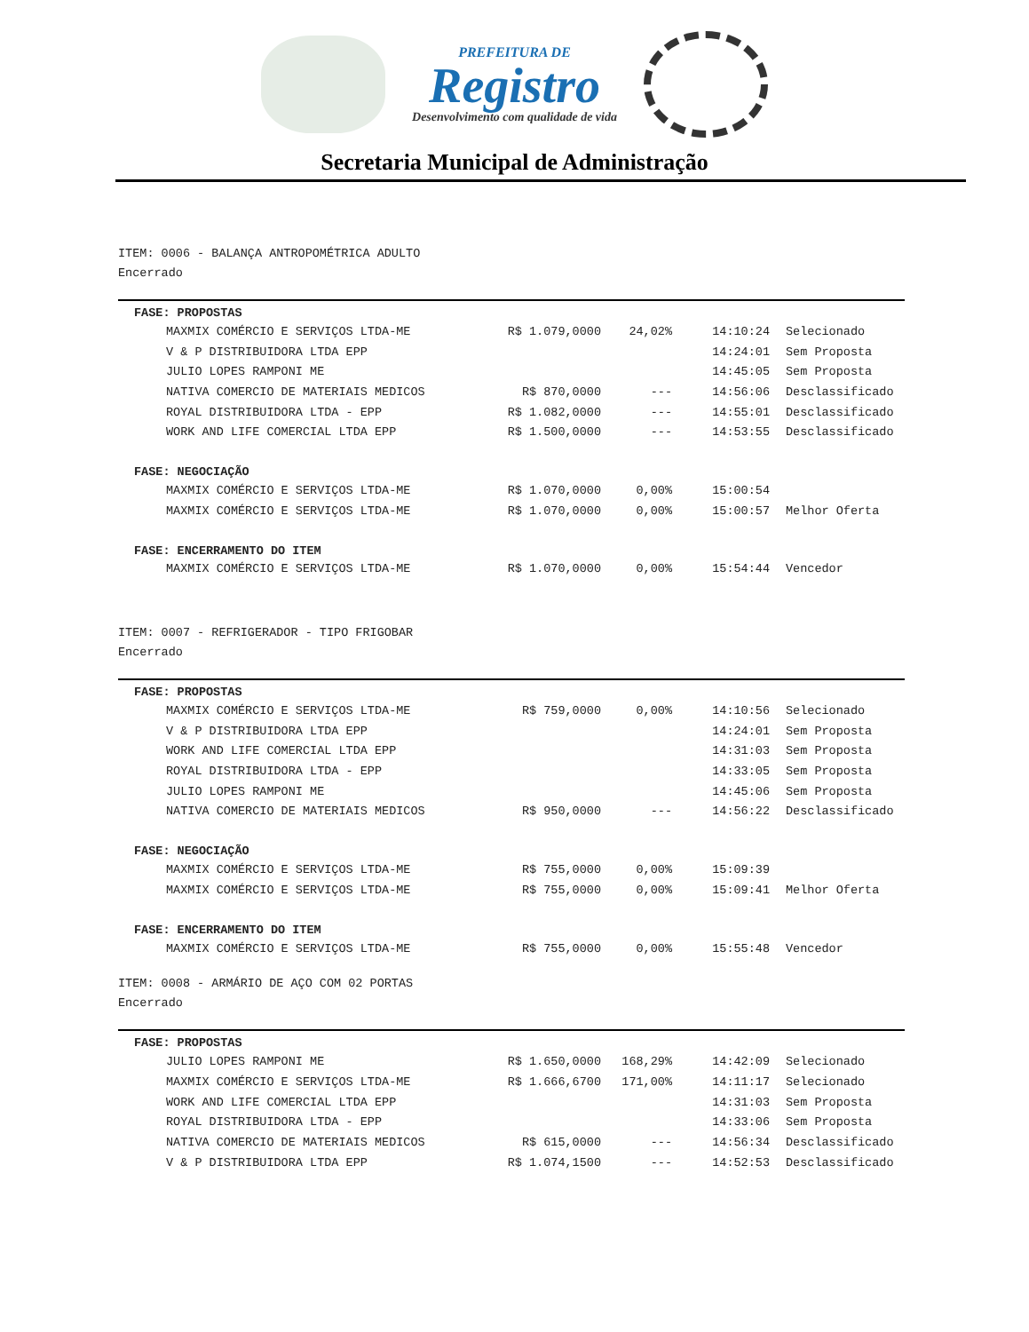PREFEITURA DE
Registro
Desenvolvimento com qualidade de vida
Secretaria Municipal de Administração
ITEM: 0006 - BALANÇA ANTROPOMÉTRICA ADULTO
Encerrado
FASE: PROPOSTAS
| MAXMIX COMÉRCIO E SERVIÇOS LTDA-ME | R$ 1.079,0000 | 24,02% | 14:10:24 | Selecionado |
| V & P DISTRIBUIDORA LTDA EPP | | | 14:24:01 | Sem Proposta |
| JULIO LOPES RAMPONI ME | | | 14:45:05 | Sem Proposta |
| NATIVA COMERCIO DE MATERIAIS MEDICOS | R$ 870,0000 | --- | 14:56:06 | Desclassificado |
| ROYAL DISTRIBUIDORA LTDA - EPP | R$ 1.082,0000 | --- | 14:55:01 | Desclassificado |
| WORK AND LIFE COMERCIAL LTDA EPP | R$ 1.500,0000 | --- | 14:53:55 | Desclassificado |
FASE: NEGOCIAÇÃO
| MAXMIX COMÉRCIO E SERVIÇOS LTDA-ME | R$ 1.070,0000 | 0,00% | 15:00:54 | |
| MAXMIX COMÉRCIO E SERVIÇOS LTDA-ME | R$ 1.070,0000 | 0,00% | 15:00:57 | Melhor Oferta |
FASE: ENCERRAMENTO DO ITEM
| MAXMIX COMÉRCIO E SERVIÇOS LTDA-ME | R$ 1.070,0000 | 0,00% | 15:54:44 | Vencedor |
ITEM: 0007 - REFRIGERADOR - TIPO FRIGOBAR
Encerrado
FASE: PROPOSTAS
| MAXMIX COMÉRCIO E SERVIÇOS LTDA-ME | R$ 759,0000 | 0,00% | 14:10:56 | Selecionado |
| V & P DISTRIBUIDORA LTDA EPP | | | 14:24:01 | Sem Proposta |
| WORK AND LIFE COMERCIAL LTDA EPP | | | 14:31:03 | Sem Proposta |
| ROYAL DISTRIBUIDORA LTDA - EPP | | | 14:33:05 | Sem Proposta |
| JULIO LOPES RAMPONI ME | | | 14:45:06 | Sem Proposta |
| NATIVA COMERCIO DE MATERIAIS MEDICOS | R$ 950,0000 | --- | 14:56:22 | Desclassificado |
FASE: NEGOCIAÇÃO
| MAXMIX COMÉRCIO E SERVIÇOS LTDA-ME | R$ 755,0000 | 0,00% | 15:09:39 | |
| MAXMIX COMÉRCIO E SERVIÇOS LTDA-ME | R$ 755,0000 | 0,00% | 15:09:41 | Melhor Oferta |
FASE: ENCERRAMENTO DO ITEM
| MAXMIX COMÉRCIO E SERVIÇOS LTDA-ME | R$ 755,0000 | 0,00% | 15:55:48 | Vencedor |
ITEM: 0008 - ARMÁRIO DE AÇO COM 02 PORTAS
Encerrado
FASE: PROPOSTAS
| JULIO LOPES RAMPONI ME | R$ 1.650,0000 | 168,29% | 14:42:09 | Selecionado |
| MAXMIX COMÉRCIO E SERVIÇOS LTDA-ME | R$ 1.666,6700 | 171,00% | 14:11:17 | Selecionado |
| WORK AND LIFE COMERCIAL LTDA EPP | | | 14:31:03 | Sem Proposta |
| ROYAL DISTRIBUIDORA LTDA - EPP | | | 14:33:06 | Sem Proposta |
| NATIVA COMERCIO DE MATERIAIS MEDICOS | R$ 615,0000 | --- | 14:56:34 | Desclassificado |
| V & P DISTRIBUIDORA LTDA EPP | R$ 1.074,1500 | --- | 14:52:53 | Desclassificado |